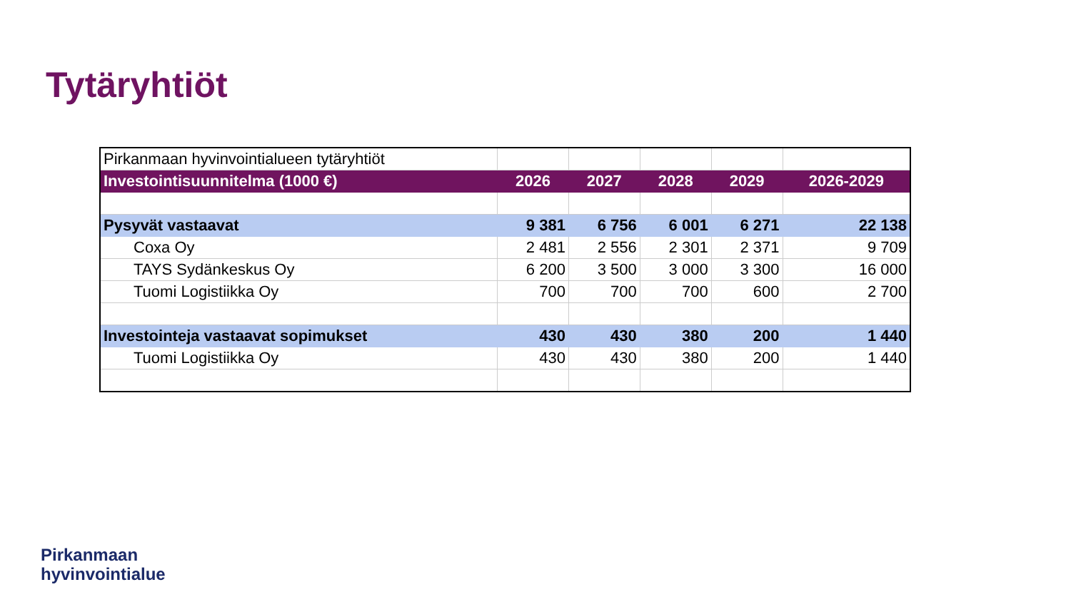Tytäryhtiöt
| Pirkanmaan hyvinvointialueen tytäryhtiöt | | | | | |
| Investointisuunnitelma (1000 €) | 2026 | 2027 | 2028 | 2029 | 2026-2029 |
| Pysyvät vastaavat | 9 381 | 6 756 | 6 001 | 6 271 | 22 138 |
| Coxa Oy | 2 481 | 2 556 | 2 301 | 2 371 | 9 709 |
| TAYS Sydänkeskus Oy | 6 200 | 3 500 | 3 000 | 3 300 | 16 000 |
| Tuomi Logistiikka Oy | 700 | 700 | 700 | 600 | 2 700 |
| Investointeja vastaavat sopimukset | 430 | 430 | 380 | 200 | 1 440 |
| Tuomi Logistiikka Oy | 430 | 430 | 380 | 200 | 1 440 |
Pirkanmaan
hyvinvointialue